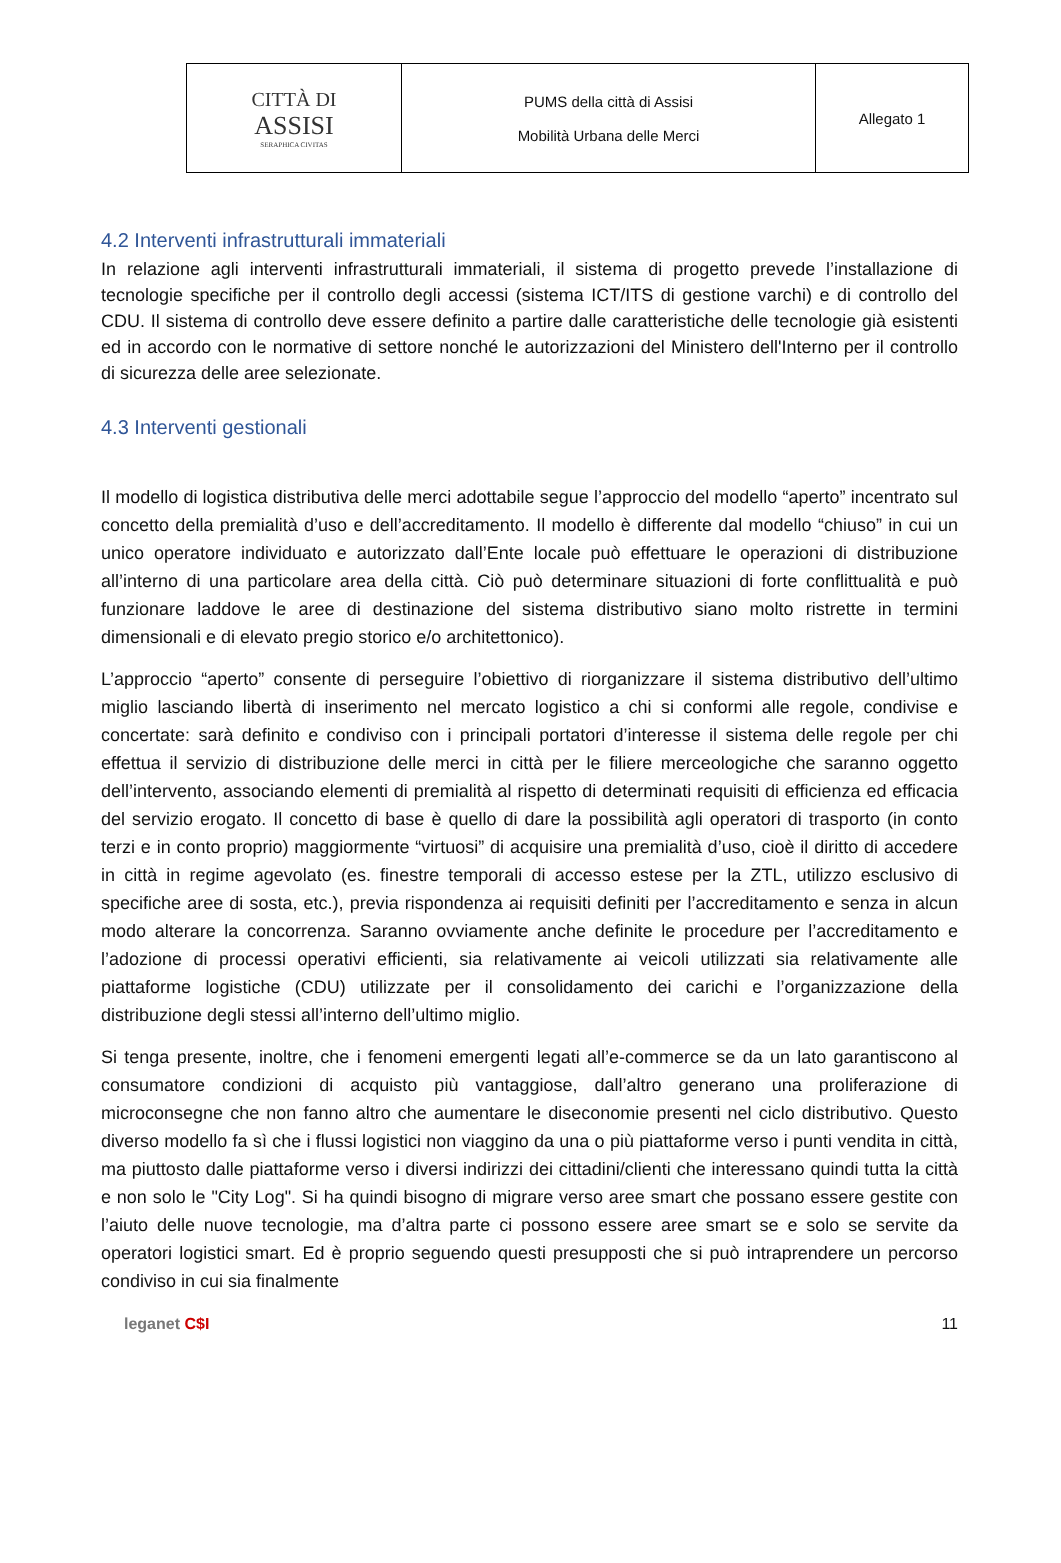| CITTÀ DI ASSISI SERAPHICA CIVITAS | PUMS della città di Assisi Mobilità Urbana delle Merci | Allegato 1 |
4.2 Interventi infrastrutturali immateriali
In relazione agli interventi infrastrutturali immateriali, il sistema di progetto prevede l’installazione di tecnologie specifiche per il controllo degli accessi (sistema ICT/ITS di gestione varchi) e di controllo del CDU. Il sistema di controllo deve essere definito a partire dalle caratteristiche delle tecnologie già esistenti ed in accordo con le normative di settore nonché le autorizzazioni del Ministero dell'Interno per il controllo di sicurezza delle aree selezionate.
4.3 Interventi gestionali
Il modello di logistica distributiva delle merci adottabile segue l’approccio del modello “aperto” incentrato sul concetto della premialità d’uso e dell’accreditamento. Il modello è differente dal modello “chiuso” in cui un unico operatore individuato e autorizzato dall’Ente locale può effettuare le operazioni di distribuzione all’interno di una particolare area della città. Ciò può determinare situazioni di forte conflittualità e può funzionare laddove le aree di destinazione del sistema distributivo siano molto ristrette in termini dimensionali e di elevato pregio storico e/o architettonico).
L’approccio “aperto” consente di perseguire l’obiettivo di riorganizzare il sistema distributivo dell’ultimo miglio lasciando libertà di inserimento nel mercato logistico a chi si conformi alle regole, condivise e concertate: sarà definito e condiviso con i principali portatori d’interesse il sistema delle regole per chi effettua il servizio di distribuzione delle merci in città per le filiere merceologiche che saranno oggetto dell’intervento, associando elementi di premialità al rispetto di determinati requisiti di efficienza ed efficacia del servizio erogato. Il concetto di base è quello di dare la possibilità agli operatori di trasporto (in conto terzi e in conto proprio) maggiormente “virtuosi” di acquisire una premialità d’uso, cioè il diritto di accedere in città in regime agevolato (es. finestre temporali di accesso estese per la ZTL, utilizzo esclusivo di specifiche aree di sosta, etc.), previa rispondenza ai requisiti definiti per l’accreditamento e senza in alcun modo alterare la concorrenza. Saranno ovviamente anche definite le procedure per l’accreditamento e l’adozione di processi operativi efficienti, sia relativamente ai veicoli utilizzati sia relativamente alle piattaforme logistiche (CDU) utilizzate per il consolidamento dei carichi e l’organizzazione della distribuzione degli stessi all’interno dell’ultimo miglio.
Si tenga presente, inoltre, che i fenomeni emergenti legati all’e-commerce se da un lato garantiscono al consumatore condizioni di acquisto più vantaggiose, dall’altro generano una proliferazione di microconsegne che non fanno altro che aumentare le diseconomie presenti nel ciclo distributivo. Questo diverso modello fa sì che i flussi logistici non viaggino da una o più piattaforme verso i punti vendita in città, ma piuttosto dalle piattaforme verso i diversi indirizzi dei cittadini/clienti che interessano quindi tutta la città e non solo le "City Log". Si ha quindi bisogno di migrare verso aree smart che possano essere gestite con l’aiuto delle nuove tecnologie, ma d’altra parte ci possono essere aree smart se e solo se servite da operatori logistici smart. Ed è proprio seguendo questi presupposti che si può intraprendere un percorso condiviso in cui sia finalmente
leganet C$I 11